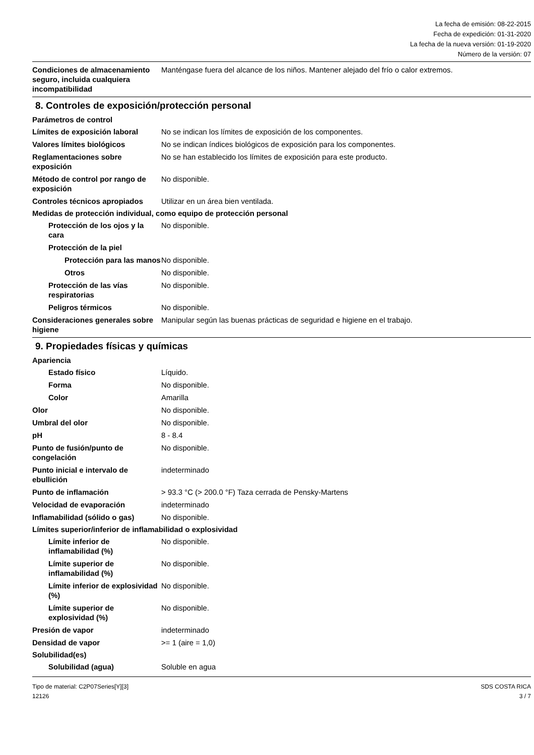La fecha de emisión: 08-22-2015
Fecha de expedición: 01-31-2020
La fecha de la nueva versión: 01-19-2020
Número de la versión: 07
Condiciones de almacenamiento seguro, incluida cualquiera incompatibilidad
Manténgase fuera del alcance de los niños. Mantener alejado del frío o calor extremos.
8. Controles de exposición/protección personal
Parámetros de control
Límites de exposición laboral
No se indican los límites de exposición de los componentes.
Valores límites biológicos No se indican índices biológicos de exposición para los componentes.
Reglamentaciones sobre exposición
No se han establecido los límites de exposición para este producto.
Método de control por rango de exposición
No disponible.
Controles técnicos apropiados
Utilizar en un área bien ventilada.
Medidas de protección individual, como equipo de protección personal
Protección de los ojos y la cara
No disponible.
Protección de la piel
Protección para las manos
No disponible.
Otros No disponible.
Protección de las vías respiratorias
No disponible.
Peligros térmicos No disponible.
Consideraciones generales sobre higiene
Manipular según las buenas prácticas de seguridad e higiene en el trabajo.
9. Propiedades físicas y químicas
Apariencia
Estado físico Líquido.
Forma No disponible.
Color Amarilla
Olor No disponible.
Umbral del olor No disponible.
pH 8 - 8.4
Punto de fusión/punto de congelación
No disponible.
Punto inicial e intervalo de ebullición
indeterminado
Punto de inflamación > 93.3 °C (> 200.0 °F) Taza cerrada de Pensky-Martens
Velocidad de evaporación indeterminado
Inflamabilidad (sólido o gas)
No disponible.
Límites superior/inferior de inflamabilidad o explosividad
Límite inferior de inflamabilidad (%)
No disponible.
Límite superior de inflamabilidad (%)
No disponible.
Límite inferior de explosividad (%)
No disponible.
Límite superior de explosividad (%)
No disponible.
Presión de vapor indeterminado
Densidad de vapor >= 1 (aire = 1,0)
Solubilidad(es)
Solubilidad (agua) Soluble en agua
Tipo de material: C2P07Series[Y][3]
12126
SDS COSTA RICA
3 / 7